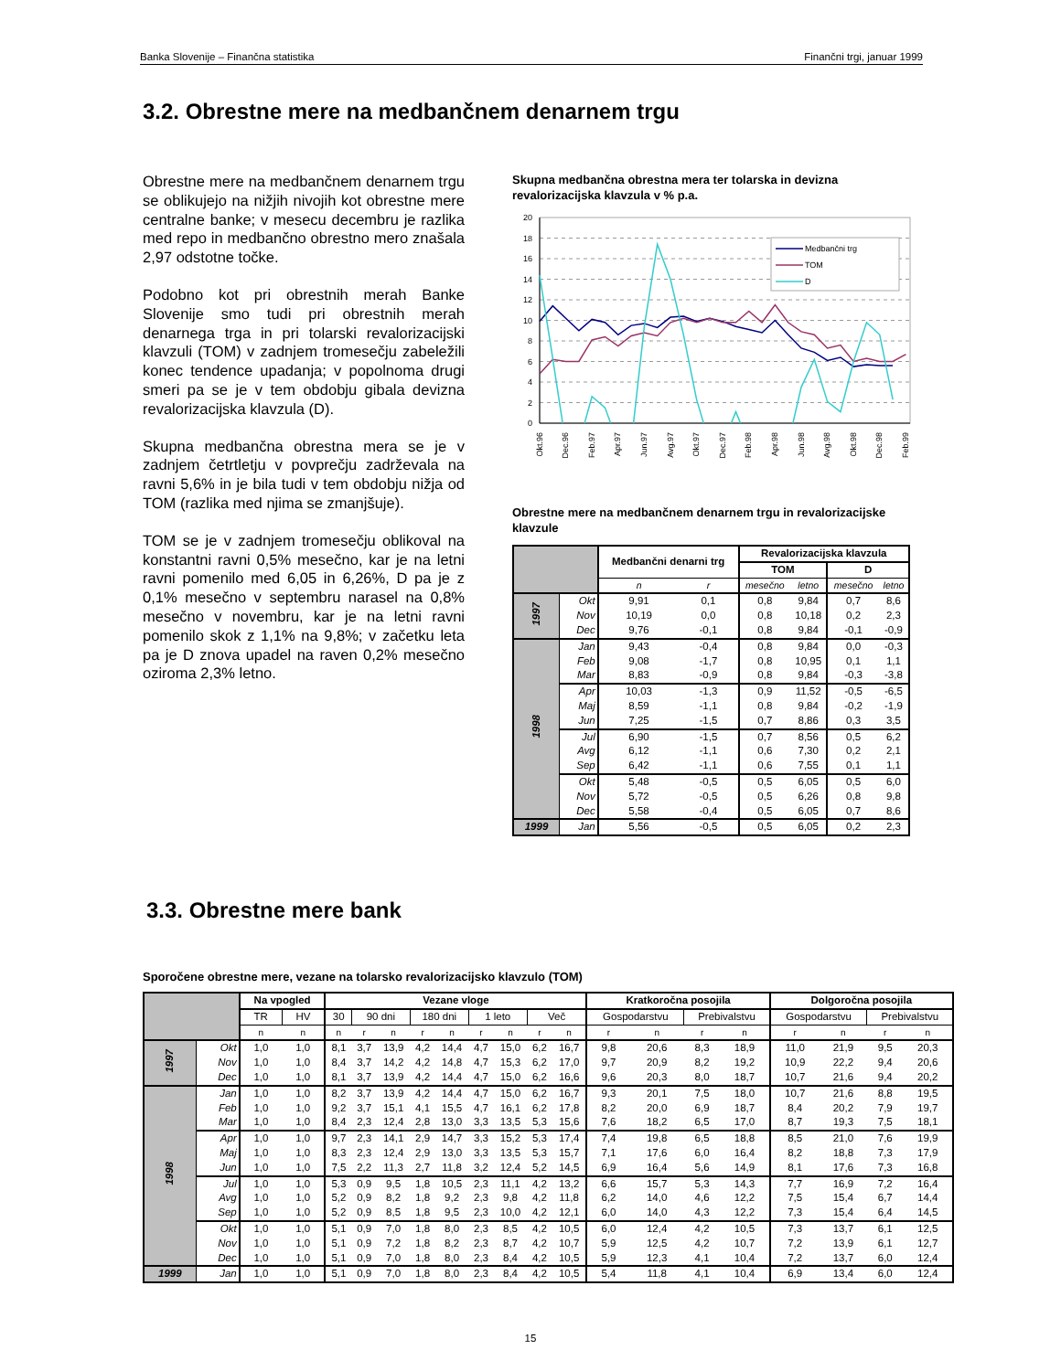Banka Slovenije – Finančna statistika Finančni trgi, januar 1999
3.2. Obrestne mere na medbančnem denarnem trgu
Obrestne mere na medbančnem denarnem trgu se oblikujejo na nižjih nivojih kot obrestne mere centralne banke; v mesecu decembru je razlika med repo in medbančno obrestno mero znašala 2,97 odstotne točke.
Podobno kot pri obrestnih merah Banke Slovenije smo tudi pri obrestnih merah denarnega trga in pri tolarski revalorizacijski klavzuli (TOM) v zadnjem tromesečju zabeležili konec tendence upadanja; v popolnoma drugi smeri pa se je v tem obdobju gibala devizna revalorizacijska klavzula (D).
Skupna medbančna obrestna mera se je v zadnjem četrtletju v povprečju zadrževala na ravni 5,6% in je bila tudi v tem obdobju nižja od TOM (razlika med njima se zmanjšuje).
TOM se je v zadnjem tromesečju oblikoval na konstantni ravni 0,5% mesečno, kar je na letni ravni pomenilo med 6,05 in 6,26%, D pa je z 0,1% mesečno v septembru narasel na 0,8% mesečno v novembru, kar je na letni ravni pomenilo skok z 1,1% na 9,8%; v začetku leta pa je D znova upadel na raven 0,2% mesečno oziroma 2,3% letno.
Skupna medbančna obrestna mera ter tolarska in devizna revalorizacijska klavzula v % p.a.
20
18
16
14
12
10
8
6
4
2
0
Medbančni trg
TOM
D
Okt.96
Dec.96
Feb.97
Apr.97
Jun.97
Avg.97
Okt.97
Dec.97
Feb.98
Apr.98
Jun.98
Avg.98
Okt.98
Dec.98
Feb.99
Obrestne mere na medbančnem denarnem trgu in revalorizacijske klavzule
| | | Medbančni denarni trg | | Revalorizacijska klavzula | | | |
| --- | --- | --- | --- | --- | --- | --- | --- |
| | | | | TOM | | D | |
| | | n | r | mesečno | letno | mesečno | letno |
| 1997 | Okt | 9,91 | 0,1 | 0,8 | 9,84 | 0,7 | 8,6 |
| | Nov | 10,19 | 0,0 | 0,8 | 10,18 | 0,2 | 2,3 |
| | Dec | 9,76 | -0,1 | 0,8 | 9,84 | -0,1 | -0,9 |
| 1998 | Jan | 9,43 | -0,4 | 0,8 | 9,84 | 0,0 | -0,3 |
| | Feb | 9,08 | -1,7 | 0,8 | 10,95 | 0,1 | 1,1 |
| | Mar | 8,83 | -0,9 | 0,8 | 9,84 | -0,3 | -3,8 |
| | Apr | 10,03 | -1,3 | 0,9 | 11,52 | -0,5 | -6,5 |
| | Maj | 8,59 | -1,1 | 0,8 | 9,84 | -0,2 | -1,9 |
| | Jun | 7,25 | -1,5 | 0,7 | 8,86 | 0,3 | 3,5 |
| | Jul | 6,90 | -1,5 | 0,7 | 8,56 | 0,5 | 6,2 |
| | Avg | 6,12 | -1,1 | 0,6 | 7,30 | 0,2 | 2,1 |
| | Sep | 6,42 | -1,1 | 0,6 | 7,55 | 0,1 | 1,1 |
| | Okt | 5,48 | -0,5 | 0,5 | 6,05 | 0,5 | 6,0 |
| | Nov | 5,72 | -0,5 | 0,5 | 6,26 | 0,8 | 9,8 |
| | Dec | 5,58 | -0,4 | 0,5 | 6,05 | 0,7 | 8,6 |
| 1999 | Jan | 5,56 | -0,5 | 0,5 | 6,05 | 0,2 | 2,3 |
3.3. Obrestne mere bank
Sporočene obrestne mere, vezane na tolarsko revalorizacijsko klavzulo (TOM)
| | | Na vpogled | | Vezane vloge | | | | | | | | | Kratkoročna posojila | | | | Dolgoročna posojila | | | |
| --- | --- | --- | --- | --- | --- | --- | --- | --- | --- | --- | --- | --- | --- | --- | --- | --- | --- | --- | --- | --- |
| | | TR | HV | 30 | 90 dni | | 180 dni | | 1 leto | | Več | | Gospodarstvu | | Prebivalstvu | | Gospodarstvu | | Prebivalstvu | |
| | | n | n | n | r | n | r | n | r | n | r | n | r | n | r | n | r | n | r | n |
| 1997 | Okt | 1,0 | 1,0 | 8,1 | 3,7 | 13,9 | 4,2 | 14,4 | 4,7 | 15,0 | 6,2 | 16,7 | 9,8 | 20,6 | 8,3 | 18,9 | 11,0 | 21,9 | 9,5 | 20,3 |
| | Nov | 1,0 | 1,0 | 8,4 | 3,7 | 14,2 | 4,2 | 14,8 | 4,7 | 15,3 | 6,2 | 17,0 | 9,7 | 20,9 | 8,2 | 19,2 | 10,9 | 22,2 | 9,4 | 20,6 |
| | Dec | 1,0 | 1,0 | 8,1 | 3,7 | 13,9 | 4,2 | 14,4 | 4,7 | 15,0 | 6,2 | 16,6 | 9,6 | 20,3 | 8,0 | 18,7 | 10,7 | 21,6 | 9,4 | 20,2 |
| 1998 | Jan | 1,0 | 1,0 | 8,2 | 3,7 | 13,9 | 4,2 | 14,4 | 4,7 | 15,0 | 6,2 | 16,7 | 9,3 | 20,1 | 7,5 | 18,0 | 10,7 | 21,6 | 8,8 | 19,5 |
| | Feb | 1,0 | 1,0 | 9,2 | 3,7 | 15,1 | 4,1 | 15,5 | 4,7 | 16,1 | 6,2 | 17,8 | 8,2 | 20,0 | 6,9 | 18,7 | 8,4 | 20,2 | 7,9 | 19,7 |
| | Mar | 1,0 | 1,0 | 8,4 | 2,3 | 12,4 | 2,8 | 13,0 | 3,3 | 13,5 | 5,3 | 15,6 | 7,6 | 18,2 | 6,5 | 17,0 | 8,7 | 19,3 | 7,5 | 18,1 |
| | Apr | 1,0 | 1,0 | 9,7 | 2,3 | 14,1 | 2,9 | 14,7 | 3,3 | 15,2 | 5,3 | 17,4 | 7,4 | 19,8 | 6,5 | 18,8 | 8,5 | 21,0 | 7,6 | 19,9 |
| | Maj | 1,0 | 1,0 | 8,3 | 2,3 | 12,4 | 2,9 | 13,0 | 3,3 | 13,5 | 5,3 | 15,7 | 7,1 | 17,6 | 6,0 | 16,4 | 8,2 | 18,8 | 7,3 | 17,9 |
| | Jun | 1,0 | 1,0 | 7,5 | 2,2 | 11,3 | 2,7 | 11,8 | 3,2 | 12,4 | 5,2 | 14,5 | 6,9 | 16,4 | 5,6 | 14,9 | 8,1 | 17,6 | 7,3 | 16,8 |
| | Jul | 1,0 | 1,0 | 5,3 | 0,9 | 9,5 | 1,8 | 10,5 | 2,3 | 11,1 | 4,2 | 13,2 | 6,6 | 15,7 | 5,3 | 14,3 | 7,7 | 16,9 | 7,2 | 16,4 |
| | Avg | 1,0 | 1,0 | 5,2 | 0,9 | 8,2 | 1,8 | 9,2 | 2,3 | 9,8 | 4,2 | 11,8 | 6,2 | 14,0 | 4,6 | 12,2 | 7,5 | 15,4 | 6,7 | 14,4 |
| | Sep | 1,0 | 1,0 | 5,2 | 0,9 | 8,5 | 1,8 | 9,5 | 2,3 | 10,0 | 4,2 | 12,1 | 6,0 | 14,0 | 4,3 | 12,2 | 7,3 | 15,4 | 6,4 | 14,5 |
| | Okt | 1,0 | 1,0 | 5,1 | 0,9 | 7,0 | 1,8 | 8,0 | 2,3 | 8,5 | 4,2 | 10,5 | 6,0 | 12,4 | 4,2 | 10,5 | 7,3 | 13,7 | 6,1 | 12,5 |
| | Nov | 1,0 | 1,0 | 5,1 | 0,9 | 7,2 | 1,8 | 8,2 | 2,3 | 8,7 | 4,2 | 10,7 | 5,9 | 12,5 | 4,2 | 10,7 | 7,2 | 13,9 | 6,1 | 12,7 |
| | Dec | 1,0 | 1,0 | 5,1 | 0,9 | 7,0 | 1,8 | 8,0 | 2,3 | 8,4 | 4,2 | 10,5 | 5,9 | 12,3 | 4,1 | 10,4 | 7,2 | 13,7 | 6,0 | 12,4 |
| 1999 | Jan | 1,0 | 1,0 | 5,1 | 0,9 | 7,0 | 1,8 | 8,0 | 2,3 | 8,4 | 4,2 | 10,5 | 5,4 | 11,8 | 4,1 | 10,4 | 6,9 | 13,4 | 6,0 | 12,4 |
15